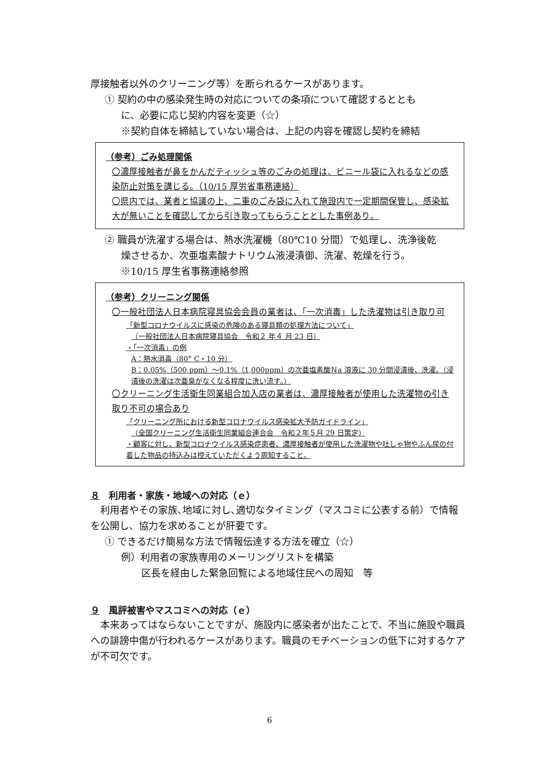厚接触者以外のクリーニング等）を断られるケースがあります。
① 契約の中の感染発生時の対応についての条項について確認するととも
に、必要に応じ契約内容を変更（☆）
※契約自体を締結していない場合は、上記の内容を確認し契約を締結
（参考）ごみ処理関係
〇濃厚接触者が鼻をかんだティッシュ等のごみの処理は、ビニール袋に入れるなどの感染防止対策を講じる。（10/15 厚労省事務連絡）
〇県内では、業者と協議の上、二重のごみ袋に入れて施設内で一定期間保管し、感染拡大が無いことを確認してから引き取ってもらうこととした事例あり。
② 職員が洗濯する場合は、熱水洗濯機（80℃10 分間）で処理し、洗浄後乾
燥させるか、次亜塩素酸ナトリウム液浸漬御、洗濯、乾燥を行う。
※10/15 厚生省事務連絡参照
（参考）クリーニング関係
〇一般社団法人日本病院寝具協会会員の業者は、「一次消毒」した洗濯物は引き取り可
「新型コロナウイルスに感染の危険のある寝具類の処理方法について」
（一般社団法人日本病院寝具協会　令和２ 年４ 月 23 日）
・「一次消毒」の例
A：熱水消毒（80° C・10 分）
B：0.05%（500 ppm）～0.1%（1,000ppm）の次亜塩素酸Ｎa 溶液に 30 分間浸漬後、洗濯。（浸漬後の洗濯は次亜臭がなくなる程度に洗い流す。）
〇クリーニング生活衛生同業組合加入店の業者は、濃厚接触者が使用した洗濯物の引き取り不可の場合あり
「クリーニング所における新型コロナウイルス感染拡大予防ガイドライン」
（全国クリーニング生活衛生同業組合連合会　令和２年５月 29 日策定）
・顧客に対し、新型コロナウイルス感染症患者、濃厚接触者が使用した洗濯物や吐しゃ物やふん尿の付着した物品の持込みは控えていただくよう周知すること。
８　利用者・家族・地域への対応（ｅ）
　利用者やその家族､地域に対し､適切なタイミング（マスコミに公表する前）で情報を公開し、協力を求めることが肝要です。
① できるだけ簡易な方法で情報伝達する方法を確立（☆）
例）利用者の家族専用のメーリングリストを構築
区長を経由した緊急回覧による地域住民への周知　等
９　風評被害やマスコミへの対応（ｅ）
　本来あってはならないことですが、施設内に感染者が出たことで、不当に施設や職員への誹謗中傷が行われるケースがあります。職員のモチベーションの低下に対するケアが不可欠です。
6